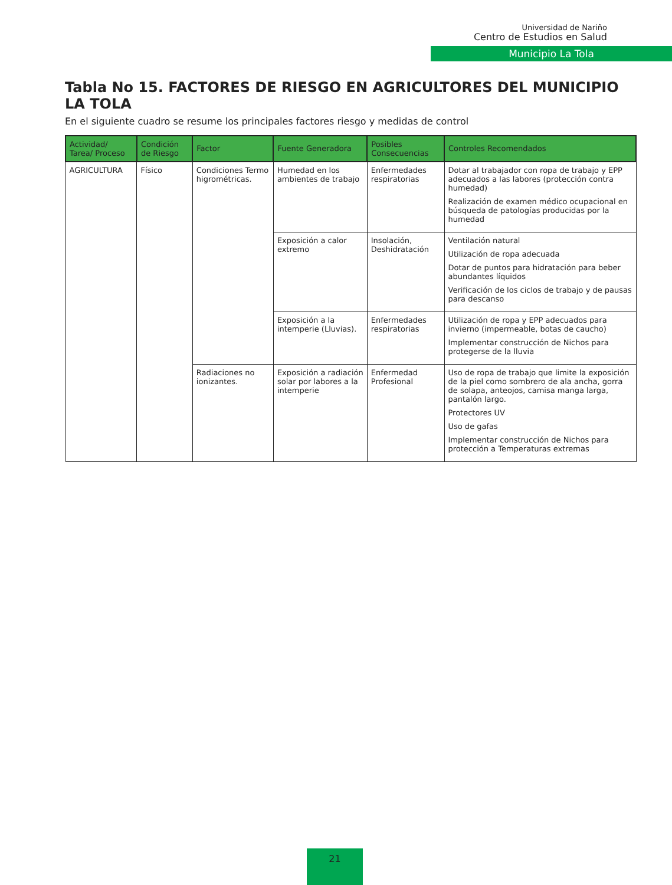Universidad de Nariño
Centro de Estudios en Salud
Municipio La Tola
Tabla No 15. FACTORES DE RIESGO EN AGRICULTORES DEL MUNICIPIO LA TOLA
En el siguiente cuadro se resume los principales factores riesgo y medidas de control
| Actividad/ Tarea/ Proceso | Condición de Riesgo | Factor | Fuente Generadora | Posibles Consecuencias | Controles Recomendados |
| --- | --- | --- | --- | --- | --- |
| AGRICULTURA | Físico | Condiciones Termo higrométricas. | Humedad en los ambientes de trabajo | Enfermedades respiratorias | Dotar al trabajador con ropa de trabajo y EPP adecuados a las labores (protección contra humedad) Realización de examen médico ocupacional en búsqueda de patologías producidas por la humedad |
| | | | Exposición a calor extremo | Insolación, Deshidratación | Ventilación natural Utilización de ropa adecuada Dotar de puntos para hidratación para beber abundantes líquidos Verificación de los ciclos de trabajo y de pausas para descanso |
| | | | Exposición a la intemperie (Lluvias). | Enfermedades respiratorias | Utilización de ropa y EPP adecuados para invierno (impermeable, botas de caucho) Implementar construcción de Nichos para protegerse de la lluvia |
| | | Radiaciones no ionizantes. | Exposición a radiación solar por labores a la intemperie | Enfermedad Profesional | Uso de ropa de trabajo que limite la exposición de la piel como sombrero de ala ancha, gorra de solapa, anteojos, camisa manga larga, pantalón largo. Protectores UV Uso de gafas Implementar construcción de Nichos para protección a Temperaturas extremas |
21